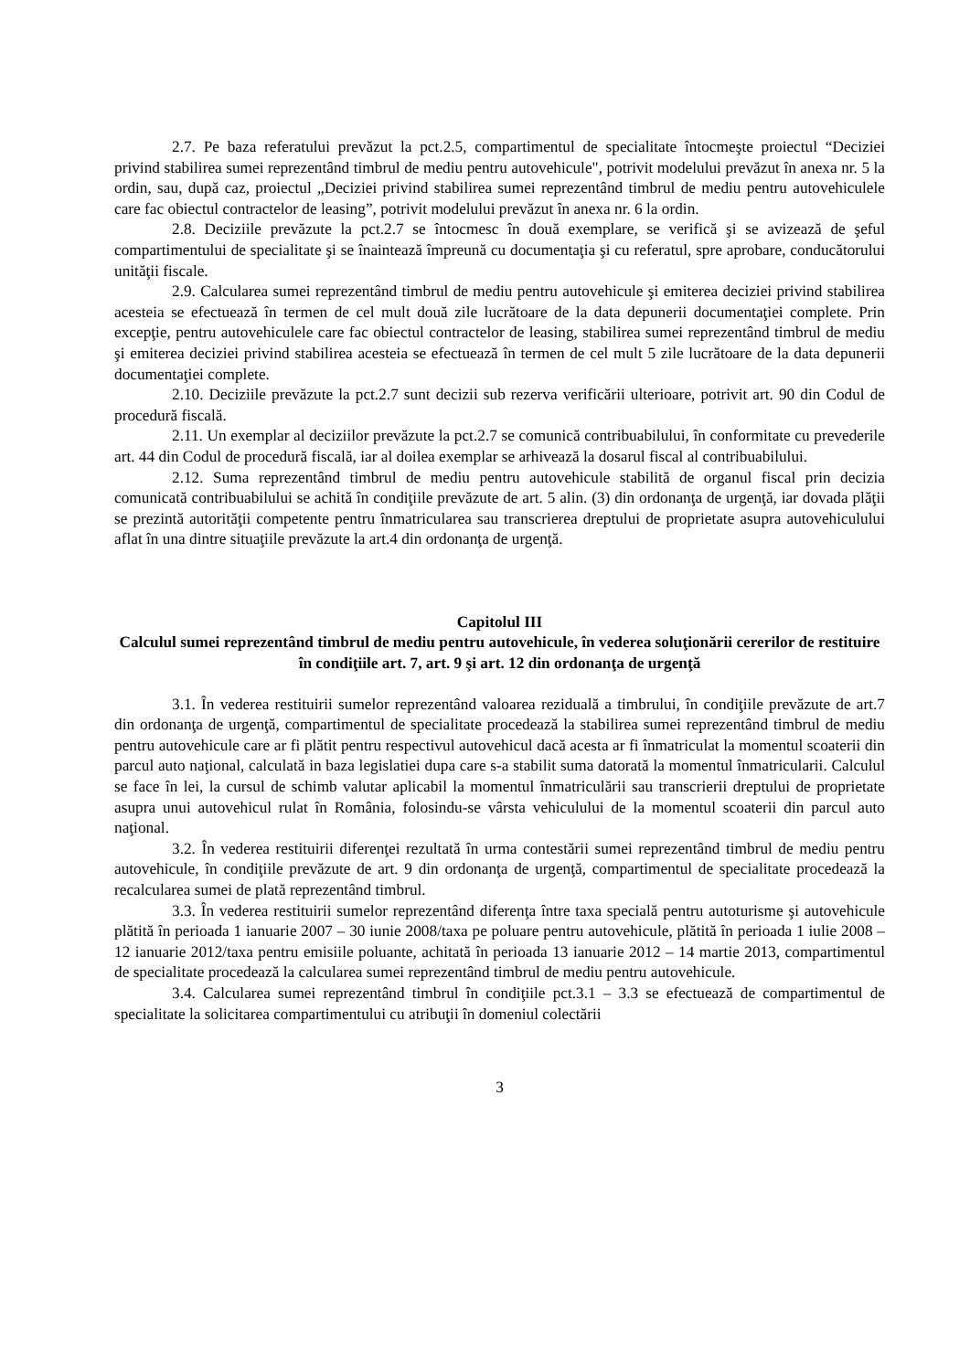2.7. Pe baza referatului prevăzut la pct.2.5, compartimentul de specialitate întocmeşte proiectul “Deciziei privind stabilirea sumei reprezentând timbrul de mediu pentru autovehicule", potrivit modelului prevăzut în anexa nr. 5 la ordin, sau, după caz, proiectul „Deciziei privind stabilirea sumei reprezentând timbrul de mediu pentru autovehiculele care fac obiectul contractelor de leasing”, potrivit modelului prevăzut în anexa nr. 6 la ordin.
2.8. Deciziile prevăzute la pct.2.7 se întocmesc în două exemplare, se verifică şi se avizează de şeful compartimentului de specialitate şi se înaintează împreună cu documentaţia şi cu referatul, spre aprobare, conducătorului unităţii fiscale.
2.9. Calcularea sumei reprezentând timbrul de mediu pentru autovehicule şi emiterea deciziei privind stabilirea acesteia se efectuează în termen de cel mult două zile lucrătoare de la data depunerii documentaţiei complete. Prin excepţie, pentru autovehiculele care fac obiectul contractelor de leasing, stabilirea sumei reprezentând timbrul de mediu şi emiterea deciziei privind stabilirea acesteia se efectuează în termen de cel mult 5 zile lucrătoare de la data depunerii documentaţiei complete.
2.10. Deciziile prevăzute la pct.2.7 sunt decizii sub rezerva verificării ulterioare, potrivit art. 90 din Codul de procedură fiscală.
2.11. Un exemplar al deciziilor prevăzute la pct.2.7 se comunică contribuabilului, în conformitate cu prevederile art. 44 din Codul de procedură fiscală, iar al doilea exemplar se arhivează la dosarul fiscal al contribuabilului.
2.12. Suma reprezentând timbrul de mediu pentru autovehicule stabilită de organul fiscal prin decizia comunicată contribuabilului se achită în condiţiile prevăzute de art. 5 alin. (3) din ordonanţa de urgenţă, iar dovada plăţii se prezintă autorităţii competente pentru înmatricularea sau transcrierea dreptului de proprietate asupra autovehiculului aflat în una dintre situaţiile prevăzute la art.4 din ordonanţa de urgenţă.
Capitolul III
Calculul sumei reprezentând timbrul de mediu pentru autovehicule, în vederea soluţionării cererilor de restituire în condiţiile art. 7, art. 9 şi art. 12 din ordonanţa de urgenţă
3.1. În vederea restituirii sumelor reprezentând valoarea reziduală a timbrului, în condiţiile prevăzute de art.7 din ordonanţa de urgenţă, compartimentul de specialitate procedează la stabilirea sumei reprezentând timbrul de mediu pentru autovehicule care ar fi plătit pentru respectivul autovehicul dacă acesta ar fi înmatriculat la momentul scoaterii din parcul auto naţional, calculată in baza legislatiei dupa care s-a stabilit suma datorată la momentul înmatricularii. Calculul se face în lei, la cursul de schimb valutar aplicabil la momentul înmatriculării sau transcrierii dreptului de proprietate asupra unui autovehicul rulat în România, folosindu-se vârsta vehiculului de la momentul scoaterii din parcul auto naţional.
3.2. În vederea restituirii diferenţei rezultată în urma contestării sumei reprezentând timbrul de mediu pentru autovehicule, în condiţiile prevăzute de art. 9 din ordonanţa de urgenţă, compartimentul de specialitate procedează la recalcularea sumei de plată reprezentând timbrul.
3.3. În vederea restituirii sumelor reprezentând diferenţa între taxa specială pentru autoturisme şi autovehicule plătită în perioada 1 ianuarie 2007 – 30 iunie 2008/taxa pe poluare pentru autovehicule, plătită în perioada 1 iulie 2008 – 12 ianuarie 2012/taxa pentru emisiile poluante, achitată în perioada 13 ianuarie 2012 – 14 martie 2013, compartimentul de specialitate procedează la calcularea sumei reprezentând timbrul de mediu pentru autovehicule.
3.4. Calcularea sumei reprezentând timbrul în condiţiile pct.3.1 – 3.3 se efectuează de compartimentul de specialitate la solicitarea compartimentului cu atribuţii în domeniul colectării
3